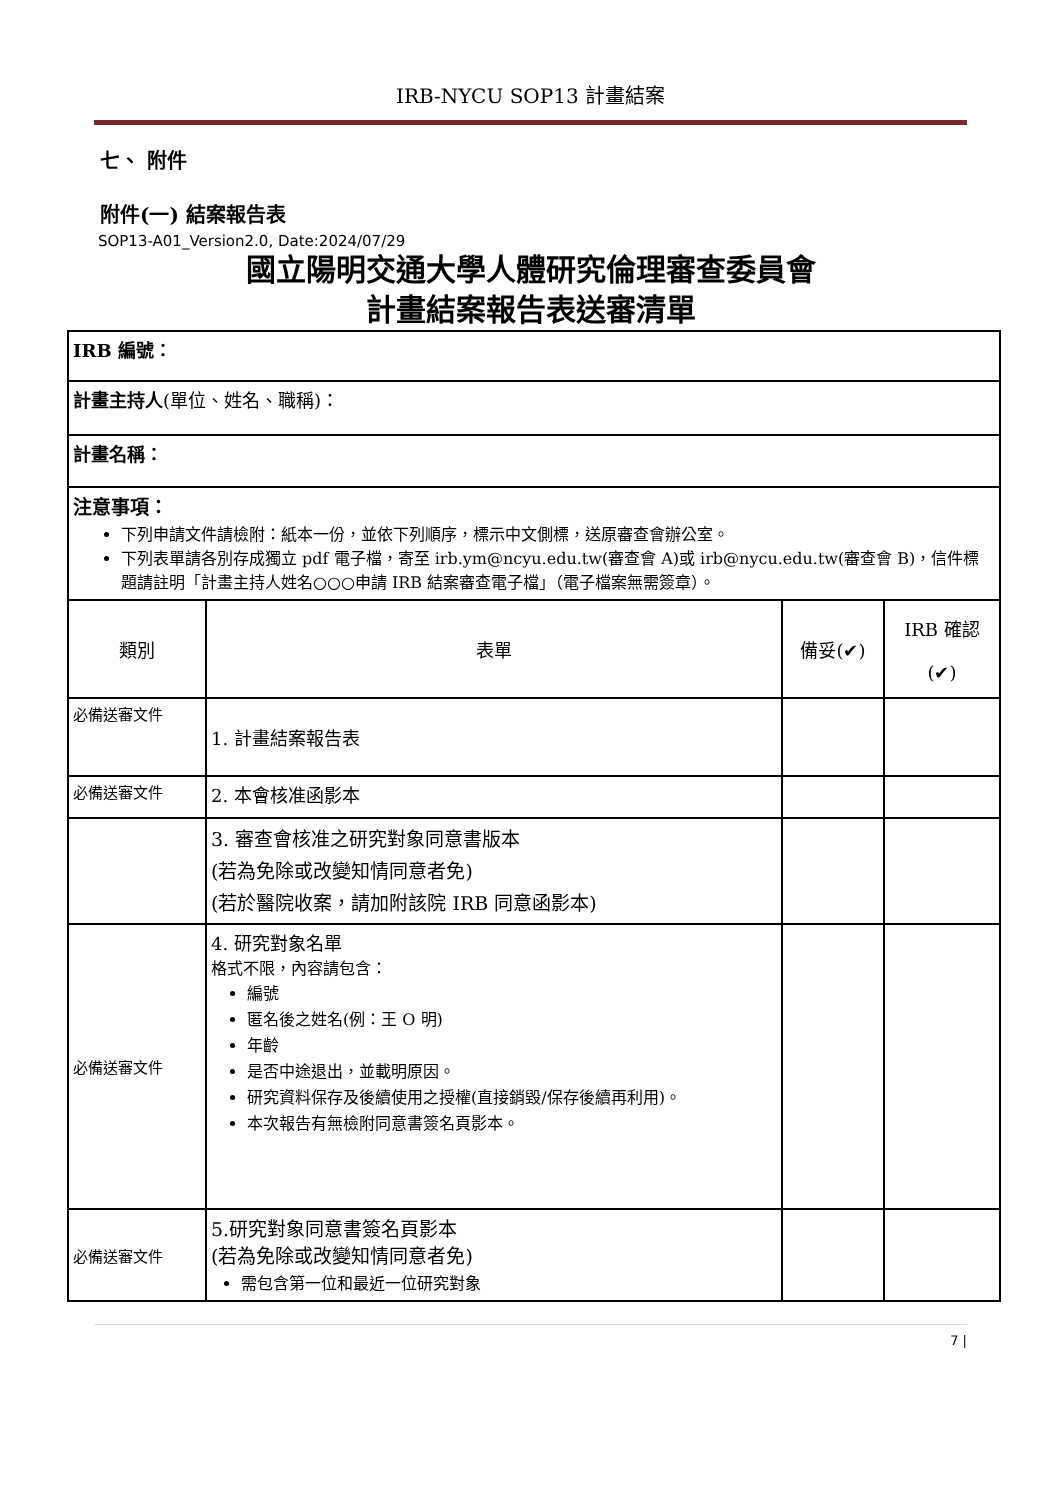IRB-NYCU SOP13 計畫結案
七、 附件
附件(一) 結案報告表
SOP13-A01_Version2.0, Date:2024/07/29
國立陽明交通大學人體研究倫理審查委員會
計畫結案報告表送審清單
| IRB 編號： | | | |
| 計畫主持人 (單位、姓名、職稱)： | | | |
| 計畫名稱： | | | |
| 注意事項： 下列申請文件請檢附：紙本一份，並依下列順序，標示中文側標，送原審查會辦公室。 下列表單請各別存成獨立 pdf 電子檔，寄至 irb.ym@ncyu.edu.tw(審查會 A)或 irb@nycu.edu.tw(審查會 B)，信件標題請註明「計畫主持人姓名○○○申請 IRB 結案審查電子檔」（電子檔案無需簽章）。 | | | |
| 類別 | 表單 | 備妥(✔) | IRB 確認 (✔) |
| 必備送審文件 | 1. 計畫結案報告表 | | |
| 必備送審文件 | 2. 本會核准函影本 | | |
| | 3. 審查會核准之研究對象同意書版本 (若為免除或改變知情同意者免) (若於醫院收案，請加附該院 IRB 同意函影本) | | |
| 必備送審文件 | 4. 研究對象名單 格式不限，內容請包含： 編號 匿名後之姓名(例：王 O 明) 年齡 是否中途退出，並載明原因。 研究資料保存及後續使用之授權(直接銷毀/保存後續再利用)。 本次報告有無檢附同意書簽名頁影本。 | | |
| 必備送審文件 | 5.研究對象同意書簽名頁影本 (若為免除或改變知情同意者免) 需包含第一位和最近一位研究對象 | | |
7 |